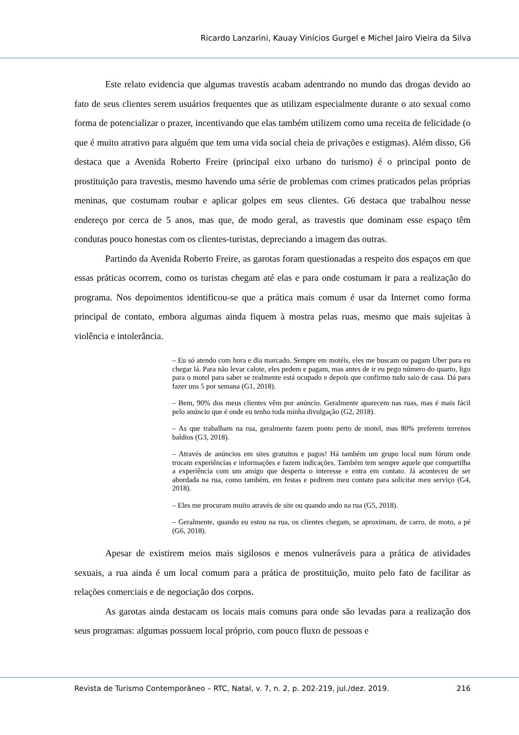Ricardo Lanzarini, Kauay Vinícios Gurgel e Michel Jairo Vieira da Silva
Este relato evidencia que algumas travestis acabam adentrando no mundo das drogas devido ao fato de seus clientes serem usuários frequentes que as utilizam especialmente durante o ato sexual como forma de potencializar o prazer, incentivando que elas também utilizem como uma receita de felicidade (o que é muito atrativo para alguém que tem uma vida social cheia de privações e estigmas). Além disso, G6 destaca que a Avenida Roberto Freire (principal eixo urbano do turismo) é o principal ponto de prostituição para travestis, mesmo havendo uma série de problemas com crimes praticados pelas próprias meninas, que costumam roubar e aplicar golpes em seus clientes. G6 destaca que trabalhou nesse endereço por cerca de 5 anos, mas que, de modo geral, as travestis que dominam esse espaço têm condutas pouco honestas com os clientes-turistas, depreciando a imagem das outras.
Partindo da Avenida Roberto Freire, as garotas foram questionadas a respeito dos espaços em que essas práticas ocorrem, como os turistas chegam até elas e para onde costumam ir para a realização do programa. Nos depoimentos identificou-se que a prática mais comum é usar da Internet como forma principal de contato, embora algumas ainda fiquem à mostra pelas ruas, mesmo que mais sujeitas à violência e intolerância.
– Eu só atendo com hora e dia marcado. Sempre em motéis, eles me buscam ou pagam Uber para eu chegar lá. Para não levar calote, eles pedem e pagam, mas antes de ir eu pego número do quarto, ligo para o motel para saber se realmente está ocupado e depois que confirmo tudo saio de casa. Dá para fazer uns 5 por semana (G1, 2018).
– Bem, 90% dos meus clientes vêm por anúncio. Geralmente aparecem nas ruas, mas é mais fácil pelo anúncio que é onde eu tenho toda minha divulgação (G2, 2018).
– As que trabalham na rua, geralmente fazem ponto perto de motel, mas 80% preferem terrenos baldios (G3, 2018).
– Através de anúncios em sites gratuitos e pagos! Há também um grupo local num fórum onde trocam experiências e informações e fazem indicações. Também tem sempre aquele que compartilha a experiência com um amigo que desperta o interesse e entra em contato. Já aconteceu de ser abordada na rua, como também, em festas e pedirem meu contato para solicitar meu serviço (G4, 2018).
– Eles me procuram muito através de site ou quando ando na rua (G5, 2018).
– Geralmente, quando eu estou na rua, os clientes chegam, se aproximam, de carro, de moto, a pé (G6, 2018).
Apesar de existirem meios mais sigilosos e menos vulneráveis para a prática de atividades sexuais, a rua ainda é um local comum para a prática de prostituição, muito pelo fato de facilitar as relações comerciais e de negociação dos corpos.
As garotas ainda destacam os locais mais comuns para onde são levadas para a realização dos seus programas: algumas possuem local próprio, com pouco fluxo de pessoas e
Revista de Turismo Contemporâneo – RTC, Natal, v. 7, n. 2, p. 202-219, jul./dez. 2019. 216